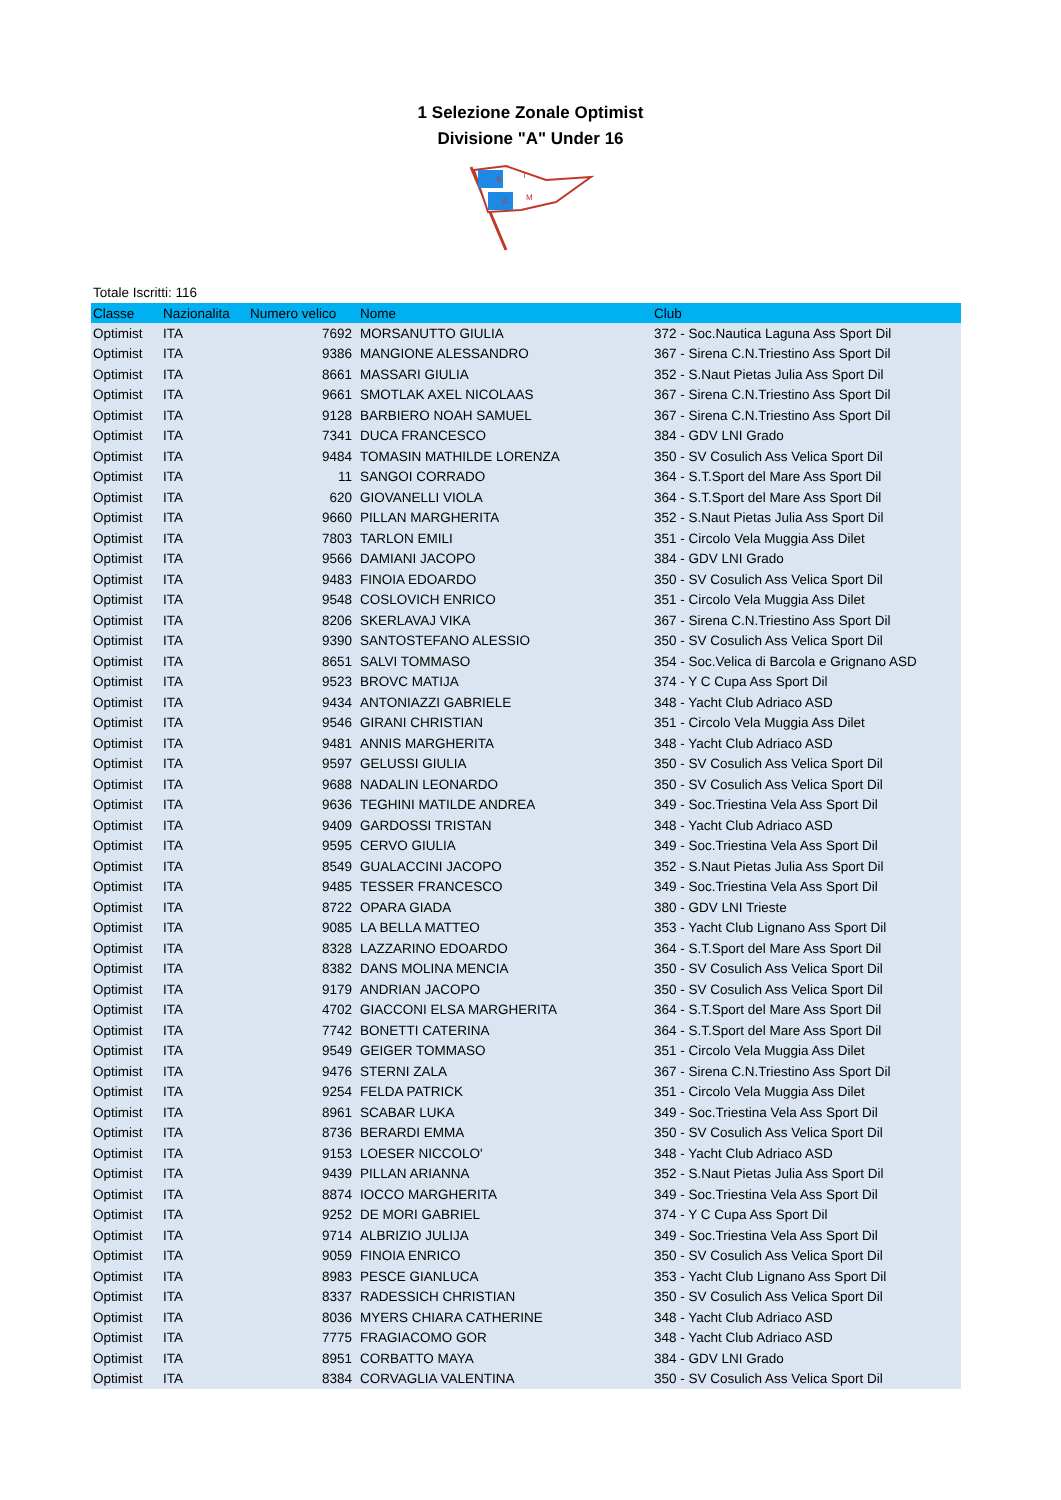1 Selezione Zonale Optimist
Divisione "A" Under 16
S
T
S
M
Totale Iscritti: 116
| Classe | Nazionalita | Numero velico | Nome | Club |
| --- | --- | --- | --- | --- |
| Optimist | ITA | 7692 | MORSANUTTO GIULIA | 372 - Soc.Nautica Laguna Ass Sport Dil |
| Optimist | ITA | 9386 | MANGIONE ALESSANDRO | 367 - Sirena C.N.Triestino Ass Sport Dil |
| Optimist | ITA | 8661 | MASSARI GIULIA | 352 - S.Naut Pietas Julia Ass Sport Dil |
| Optimist | ITA | 9661 | SMOTLAK AXEL NICOLAAS | 367 - Sirena C.N.Triestino Ass Sport Dil |
| Optimist | ITA | 9128 | BARBIERO NOAH SAMUEL | 367 - Sirena C.N.Triestino Ass Sport Dil |
| Optimist | ITA | 7341 | DUCA FRANCESCO | 384 - GDV LNI Grado |
| Optimist | ITA | 9484 | TOMASIN MATHILDE LORENZA | 350 - SV Cosulich Ass Velica Sport Dil |
| Optimist | ITA | 11 | SANGOI CORRADO | 364 - S.T.Sport del Mare Ass Sport Dil |
| Optimist | ITA | 620 | GIOVANELLI VIOLA | 364 - S.T.Sport del Mare Ass Sport Dil |
| Optimist | ITA | 9660 | PILLAN MARGHERITA | 352 - S.Naut Pietas Julia Ass Sport Dil |
| Optimist | ITA | 7803 | TARLON EMILI | 351 - Circolo Vela Muggia Ass Dilet |
| Optimist | ITA | 9566 | DAMIANI JACOPO | 384 - GDV LNI Grado |
| Optimist | ITA | 9483 | FINOIA EDOARDO | 350 - SV Cosulich Ass Velica Sport Dil |
| Optimist | ITA | 9548 | COSLOVICH ENRICO | 351 - Circolo Vela Muggia Ass Dilet |
| Optimist | ITA | 8206 | SKERLAVAJ VIKA | 367 - Sirena C.N.Triestino Ass Sport Dil |
| Optimist | ITA | 9390 | SANTOSTEFANO ALESSIO | 350 - SV Cosulich Ass Velica Sport Dil |
| Optimist | ITA | 8651 | SALVI TOMMASO | 354 - Soc.Velica di Barcola e Grignano ASD |
| Optimist | ITA | 9523 | BROVC MATIJA | 374 - Y C Cupa Ass Sport Dil |
| Optimist | ITA | 9434 | ANTONIAZZI GABRIELE | 348 - Yacht Club Adriaco ASD |
| Optimist | ITA | 9546 | GIRANI CHRISTIAN | 351 - Circolo Vela Muggia Ass Dilet |
| Optimist | ITA | 9481 | ANNIS MARGHERITA | 348 - Yacht Club Adriaco ASD |
| Optimist | ITA | 9597 | GELUSSI GIULIA | 350 - SV Cosulich Ass Velica Sport Dil |
| Optimist | ITA | 9688 | NADALIN LEONARDO | 350 - SV Cosulich Ass Velica Sport Dil |
| Optimist | ITA | 9636 | TEGHINI MATILDE ANDREA | 349 - Soc.Triestina Vela Ass Sport Dil |
| Optimist | ITA | 9409 | GARDOSSI TRISTAN | 348 - Yacht Club Adriaco ASD |
| Optimist | ITA | 9595 | CERVO GIULIA | 349 - Soc.Triestina Vela Ass Sport Dil |
| Optimist | ITA | 8549 | GUALACCINI JACOPO | 352 - S.Naut Pietas Julia Ass Sport Dil |
| Optimist | ITA | 9485 | TESSER FRANCESCO | 349 - Soc.Triestina Vela Ass Sport Dil |
| Optimist | ITA | 8722 | OPARA GIADA | 380 - GDV LNI Trieste |
| Optimist | ITA | 9085 | LA BELLA MATTEO | 353 - Yacht Club Lignano Ass Sport Dil |
| Optimist | ITA | 8328 | LAZZARINO EDOARDO | 364 - S.T.Sport del Mare Ass Sport Dil |
| Optimist | ITA | 8382 | DANS MOLINA MENCIA | 350 - SV Cosulich Ass Velica Sport Dil |
| Optimist | ITA | 9179 | ANDRIAN JACOPO | 350 - SV Cosulich Ass Velica Sport Dil |
| Optimist | ITA | 4702 | GIACCONI ELSA MARGHERITA | 364 - S.T.Sport del Mare Ass Sport Dil |
| Optimist | ITA | 7742 | BONETTI CATERINA | 364 - S.T.Sport del Mare Ass Sport Dil |
| Optimist | ITA | 9549 | GEIGER TOMMASO | 351 - Circolo Vela Muggia Ass Dilet |
| Optimist | ITA | 9476 | STERNI ZALA | 367 - Sirena C.N.Triestino Ass Sport Dil |
| Optimist | ITA | 9254 | FELDA PATRICK | 351 - Circolo Vela Muggia Ass Dilet |
| Optimist | ITA | 8961 | SCABAR LUKA | 349 - Soc.Triestina Vela Ass Sport Dil |
| Optimist | ITA | 8736 | BERARDI EMMA | 350 - SV Cosulich Ass Velica Sport Dil |
| Optimist | ITA | 9153 | LOESER NICCOLO' | 348 - Yacht Club Adriaco ASD |
| Optimist | ITA | 9439 | PILLAN ARIANNA | 352 - S.Naut Pietas Julia Ass Sport Dil |
| Optimist | ITA | 8874 | IOCCO MARGHERITA | 349 - Soc.Triestina Vela Ass Sport Dil |
| Optimist | ITA | 9252 | DE MORI GABRIEL | 374 - Y C Cupa Ass Sport Dil |
| Optimist | ITA | 9714 | ALBRIZIO JULIJA | 349 - Soc.Triestina Vela Ass Sport Dil |
| Optimist | ITA | 9059 | FINOIA ENRICO | 350 - SV Cosulich Ass Velica Sport Dil |
| Optimist | ITA | 8983 | PESCE GIANLUCA | 353 - Yacht Club Lignano Ass Sport Dil |
| Optimist | ITA | 8337 | RADESSICH CHRISTIAN | 350 - SV Cosulich Ass Velica Sport Dil |
| Optimist | ITA | 8036 | MYERS CHIARA CATHERINE | 348 - Yacht Club Adriaco ASD |
| Optimist | ITA | 7775 | FRAGIACOMO GOR | 348 - Yacht Club Adriaco ASD |
| Optimist | ITA | 8951 | CORBATTO MAYA | 384 - GDV LNI Grado |
| Optimist | ITA | 8384 | CORVAGLIA VALENTINA | 350 - SV Cosulich Ass Velica Sport Dil |